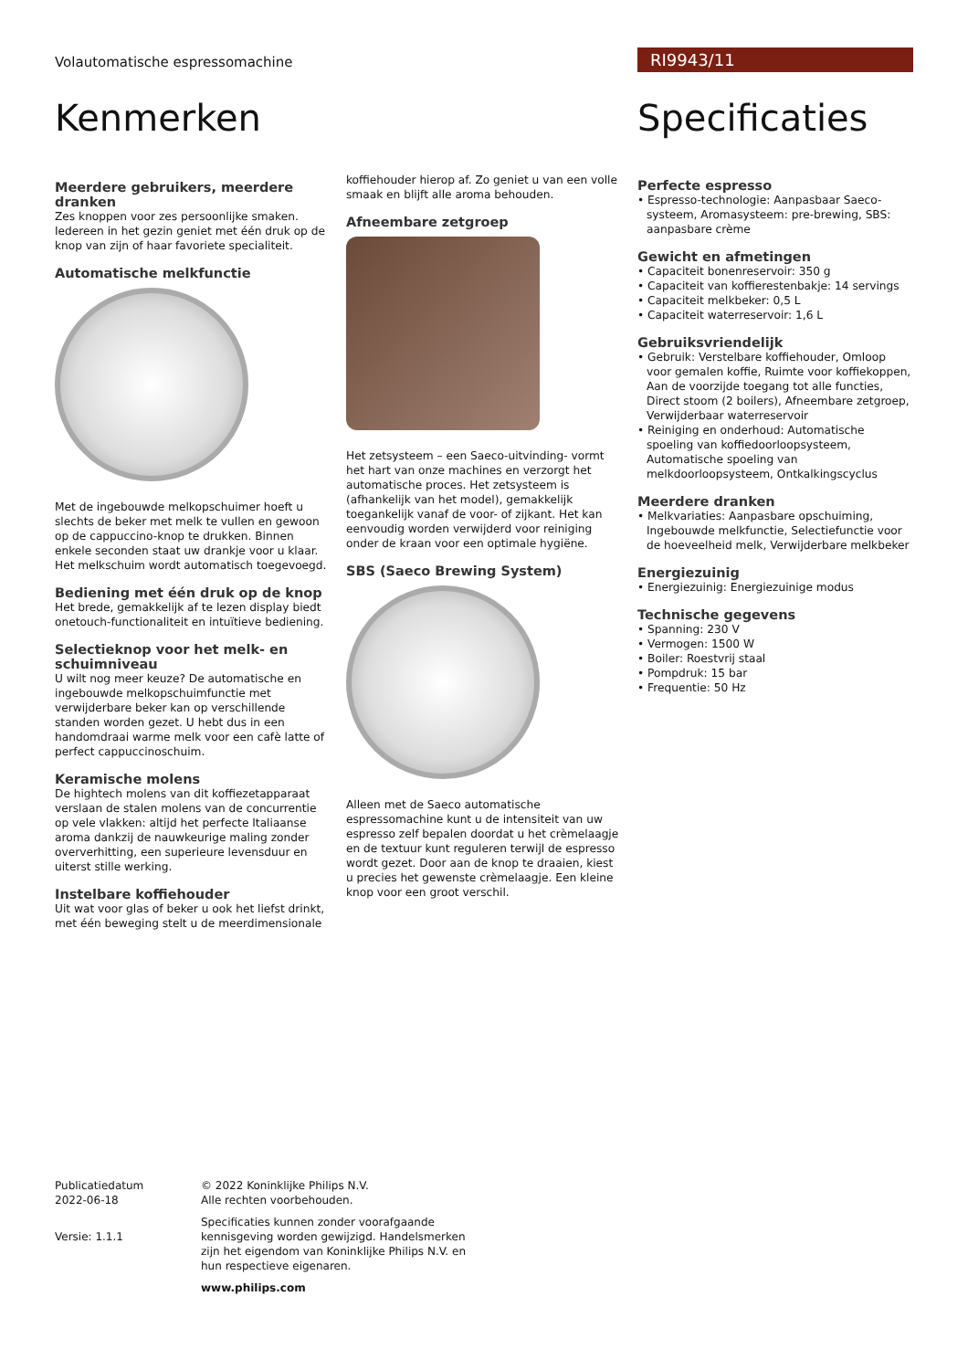Volautomatische espressomachine
RI9943/11
Kenmerken
Meerdere gebruikers, meerdere dranken
Zes knoppen voor zes persoonlijke smaken. Iedereen in het gezin geniet met één druk op de knop van zijn of haar favoriete specialiteit.
Automatische melkfunctie
Met de ingebouwde melkopschuimer hoeft u slechts de beker met melk te vullen en gewoon op de cappuccino-knop te drukken. Binnen enkele seconden staat uw drankje voor u klaar. Het melkschuim wordt automatisch toegevoegd.
Bediening met één druk op de knop
Het brede, gemakkelijk af te lezen display biedt onetouch-functionaliteit en intuïtieve bediening.
Selectieknop voor het melk- en schuimniveau
U wilt nog meer keuze? De automatische en ingebouwde melkopschuimfunctie met verwijderbare beker kan op verschillende standen worden gezet. U hebt dus in een handomdraai warme melk voor een cafè latte of perfect cappuccinoschuim.
Keramische molens
De hightech molens van dit koffiezetapparaat verslaan de stalen molens van de concurrentie op vele vlakken: altijd het perfecte Italiaanse aroma dankzij de nauwkeurige maling zonder oververhitting, een superieure levensduur en uiterst stille werking.
Instelbare koffiehouder
Uit wat voor glas of beker u ook het liefst drinkt, met één beweging stelt u de meerdimensionale
koffiehouder hierop af. Zo geniet u van een volle smaak en blijft alle aroma behouden.
Afneembare zetgroep
Het zetsysteem – een Saeco-uitvinding- vormt het hart van onze machines en verzorgt het automatische proces. Het zetsysteem is (afhankelijk van het model), gemakkelijk toegankelijk vanaf de voor- of zijkant. Het kan eenvoudig worden verwijderd voor reiniging onder de kraan voor een optimale hygiëne.
SBS (Saeco Brewing System)
Alleen met de Saeco automatische espressomachine kunt u de intensiteit van uw espresso zelf bepalen doordat u het crèmelaagje en de textuur kunt reguleren terwijl de espresso wordt gezet. Door aan de knop te draaien, kiest u precies het gewenste crèmelaagje. Een kleine knop voor een groot verschil.
Specificaties
Perfecte espresso
• Espresso-technologie: Aanpasbaar Saeco-systeem, Aromasysteem: pre-brewing, SBS: aanpasbare crème
Gewicht en afmetingen
• Capaciteit bonenreservoir: 350 g
• Capaciteit van koffierestenbakje: 14 servings
• Capaciteit melkbeker: 0,5 L
• Capaciteit waterreservoir: 1,6 L
Gebruiksvriendelijk
• Gebruik: Verstelbare koffiehouder, Omloop voor gemalen koffie, Ruimte voor koffiekoppen, Aan de voorzijde toegang tot alle functies, Direct stoom (2 boilers), Afneembare zetgroep, Verwijderbaar waterreservoir
• Reiniging en onderhoud: Automatische spoeling van koffiedoorloopsysteem, Automatische spoeling van melkdoorloopsysteem, Ontkalkingscyclus
Meerdere dranken
• Melkvariaties: Aanpasbare opschuiming, Ingebouwde melkfunctie, Selectiefunctie voor de hoeveelheid melk, Verwijderbare melkbeker
Energiezuinig
• Energiezuinig: Energiezuinige modus
Technische gegevens
• Spanning: 230 V
• Vermogen: 1500 W
• Boiler: Roestvrij staal
• Pompdruk: 15 bar
• Frequentie: 50 Hz
Publicatiedatum
2022-06-18
Versie: 1.1.1
© 2022 Koninklijke Philips N.V.
Alle rechten voorbehouden.
Specificaties kunnen zonder voorafgaande kennisgeving worden gewijzigd. Handelsmerken zijn het eigendom van Koninklijke Philips N.V. en hun respectieve eigenaren.
www.philips.com